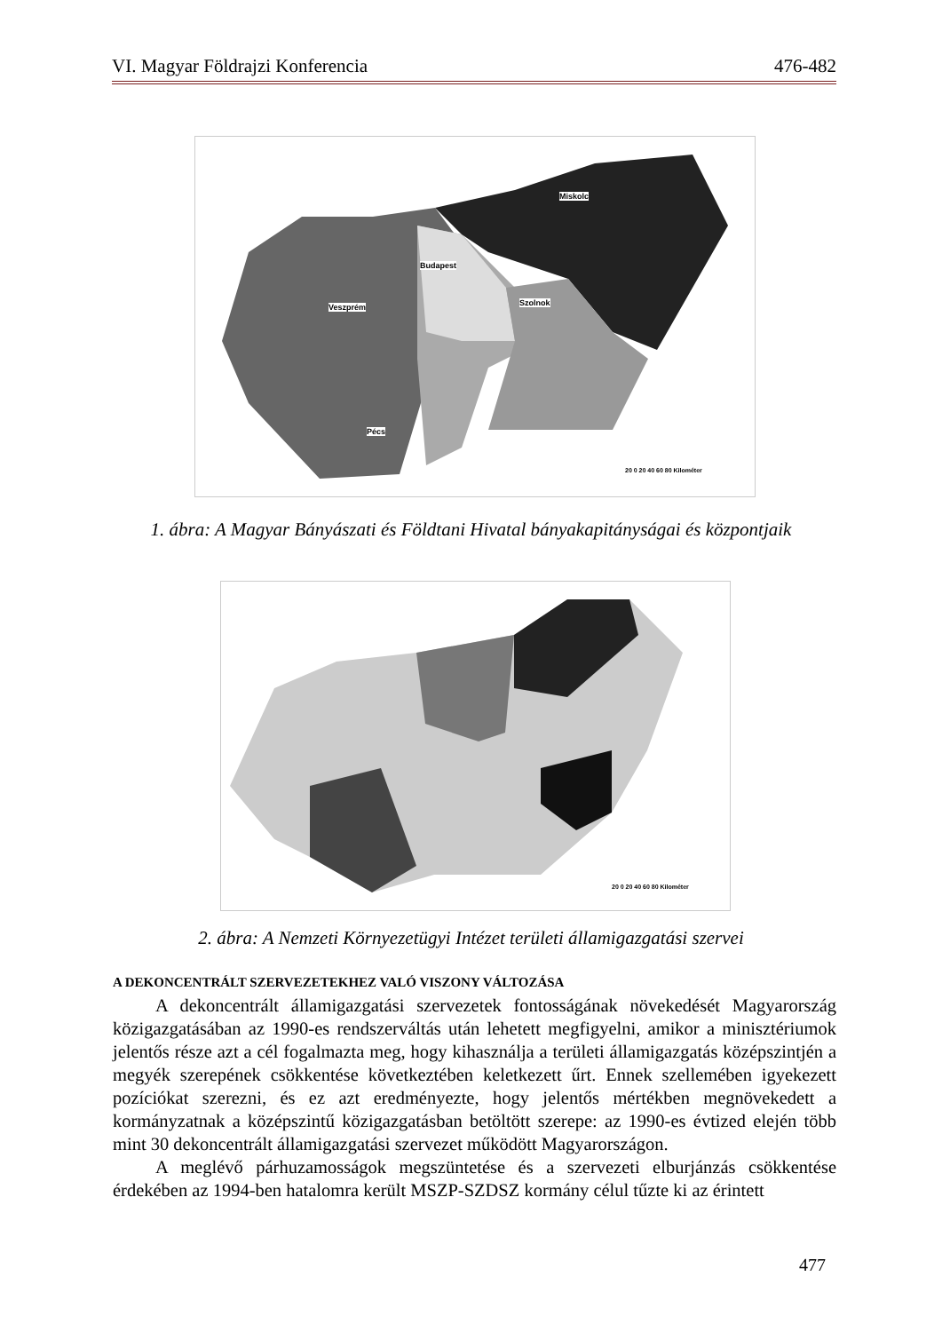VI. Magyar Földrajzi Konferencia 476-482
Miskolc
Budapest
Szolnok Veszprém
Pécs
20 0 20 40 60 80 Kilométer
1. ábra: A Magyar Bányászati és Földtani Hivatal bányakapitányságai és központjaik
20 0 20 40 60 80 Kilométer
2. ábra: A Nemzeti Környezetügyi Intézet területi államigazgatási szervei
A DEKONCENTRÁLT SZERVEZETEKHEZ VALÓ VISZONY VÁLTOZÁSA
A dekoncentrált államigazgatási szervezetek fontosságának növekedését Magyarország közigazgatásában az 1990-es rendszerváltás után lehetett megfigyelni, amikor a minisztériumok jelentős része azt a cél fogalmazta meg, hogy kihasználja a területi államigazgatás középszintjén a megyék szerepének csökkentése következtében keletkezett űrt. Ennek szellemében igyekezett pozíciókat szerezni, és ez azt eredményezte, hogy jelentős mértékben megnövekedett a kormányzatnak a középszintű közigazgatásban betöltött szerepe: az 1990-es évtized elején több mint 30 dekoncentrált államigazgatási szervezet működött Magyarországon.
A meglévő párhuzamosságok megszüntetése és a szervezeti elburjánzás csökkentése érdekében az 1994-ben hatalomra került MSZP-SZDSZ kormány célul tűzte ki az érintett
477